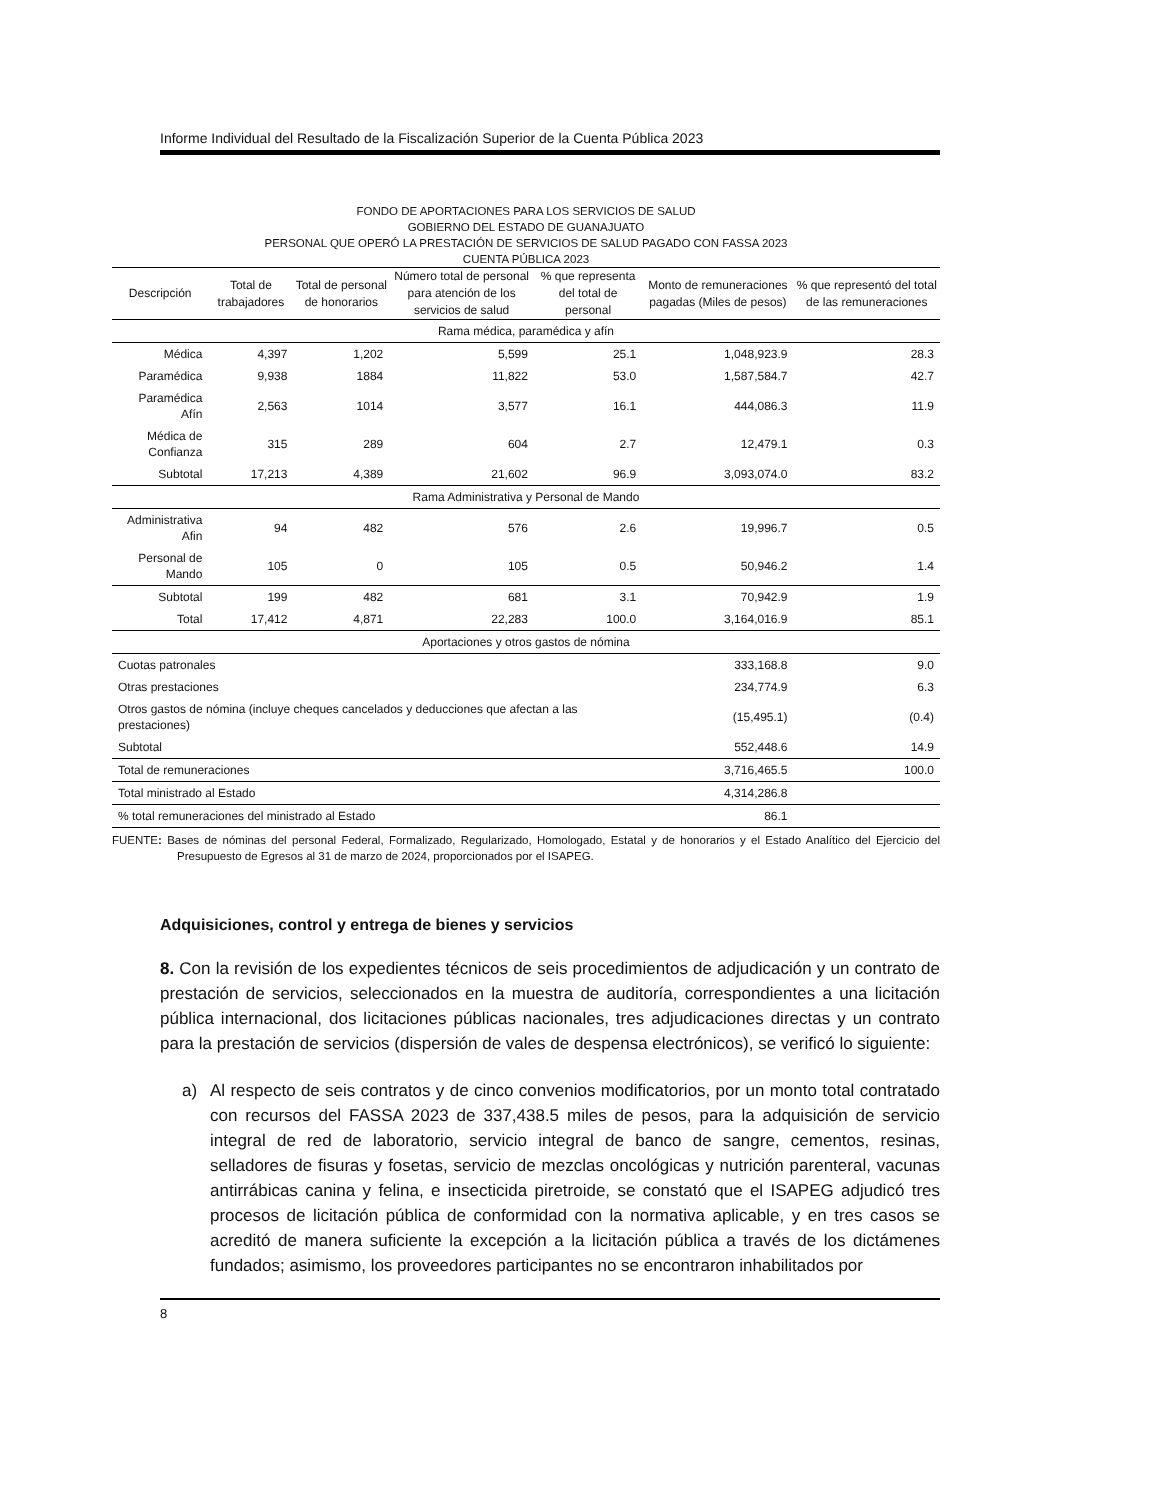Informe Individual del Resultado de la Fiscalización Superior de la Cuenta Pública 2023
FONDO DE APORTACIONES PARA LOS SERVICIOS DE SALUD
GOBIERNO DEL ESTADO DE GUANAJUATO
PERSONAL QUE OPERÓ LA PRESTACIÓN DE SERVICIOS DE SALUD PAGADO CON FASSA 2023
CUENTA PÚBLICA 2023
| Descripción | Total de trabajadores | Total de personal de honorarios | Número total de personal para atención de los servicios de salud | % que representa del total de personal | Monto de remuneraciones pagadas (Miles de pesos) | % que representó del total de las remuneraciones |
| --- | --- | --- | --- | --- | --- | --- |
| Rama médica, paramédica y afín | | | | | | |
| Médica | 4,397 | 1,202 | 5,599 | 25.1 | 1,048,923.9 | 28.3 |
| Paramédica | 9,938 | 1884 | 11,822 | 53.0 | 1,587,584.7 | 42.7 |
| Paramédica Afín | 2,563 | 1014 | 3,577 | 16.1 | 444,086.3 | 11.9 |
| Médica de Confianza | 315 | 289 | 604 | 2.7 | 12,479.1 | 0.3 |
| Subtotal | 17,213 | 4,389 | 21,602 | 96.9 | 3,093,074.0 | 83.2 |
| Rama Administrativa y Personal de Mando | | | | | | |
| Administrativa Afin | 94 | 482 | 576 | 2.6 | 19,996.7 | 0.5 |
| Personal de Mando | 105 | 0 | 105 | 0.5 | 50,946.2 | 1.4 |
| Subtotal | 199 | 482 | 681 | 3.1 | 70,942.9 | 1.9 |
| Total | 17,412 | 4,871 | 22,283 | 100.0 | 3,164,016.9 | 85.1 |
| Aportaciones y otros gastos de nómina | | | | | | |
| Cuotas patronales | | | | | 333,168.8 | 9.0 |
| Otras prestaciones | | | | | 234,774.9 | 6.3 |
| Otros gastos de nómina (incluye cheques cancelados y deducciones que afectan a las prestaciones) | | | | | (15,495.1) | (0.4) |
| Subtotal | | | | | 552,448.6 | 14.9 |
| Total de remuneraciones | | | | | 3,716,465.5 | 100.0 |
| Total ministrado al Estado | | | | | 4,314,286.8 | |
| % total remuneraciones del ministrado al Estado | | | | | 86.1 | |
FUENTE: Bases de nóminas del personal Federal, Formalizado, Regularizado, Homologado, Estatal y de honorarios y el Estado Analítico del Ejercicio del Presupuesto de Egresos al 31 de marzo de 2024, proporcionados por el ISAPEG.
Adquisiciones, control y entrega de bienes y servicios
8. Con la revisión de los expedientes técnicos de seis procedimientos de adjudicación y un contrato de prestación de servicios, seleccionados en la muestra de auditoría, correspondientes a una licitación pública internacional, dos licitaciones públicas nacionales, tres adjudicaciones directas y un contrato para la prestación de servicios (dispersión de vales de despensa electrónicos), se verificó lo siguiente:
a) Al respecto de seis contratos y de cinco convenios modificatorios, por un monto total contratado con recursos del FASSA 2023 de 337,438.5 miles de pesos, para la adquisición de servicio integral de red de laboratorio, servicio integral de banco de sangre, cementos, resinas, selladores de fisuras y fosetas, servicio de mezclas oncológicas y nutrición parenteral, vacunas antirrábicas canina y felina, e insecticida piretroide, se constató que el ISAPEG adjudicó tres procesos de licitación pública de conformidad con la normativa aplicable, y en tres casos se acreditó de manera suficiente la excepción a la licitación pública a través de los dictámenes fundados; asimismo, los proveedores participantes no se encontraron inhabilitados por
8